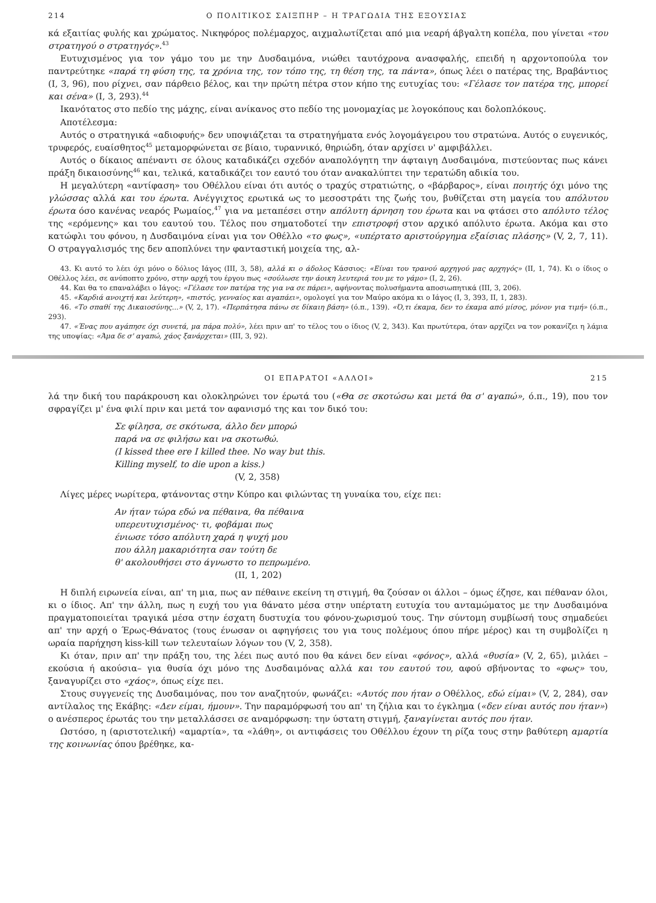214 Ο ΠΟΛΙΤΙΚΟΣ ΣΑΙΞΠΗΡ – Η ΤΡΑΓΩΔΙΑ ΤΗΣ ΕΞΟΥΣΙΑΣ
κά εξαιτίας φυλής και χρώματος. Νικηφόρος πολέμαρχος, αιχμαλωτίζεται από μια νεαρή άβγαλτη κοπέλα, που γίνεται «του στρατηγού ο στρατηγός».<sup>43</sup>
Ευτυχισμένος για τον γάμο του με την Δυσδαιμόνα, νιώθει ταυτόχρονα ανασφαλής, επειδή η αρχοντοπούλα τον παντρεύτηκε «παρά τη φύση της, τα χρόνια της, τον τόπο της, τη θέση της, τα πάντα», όπως λέει ο πατέρας της, Βραβάντιος (Ι, 3, 96), που ρίχνει, σαν πάρθειο βέλος, και την πρώτη πέτρα στον κήπο της ευτυχίας του: «Γέλασε τον πατέρα της, μπορεί και σένα» (Ι, 3, 293).<sup>44</sup>
Ικανότατος στο πεδίο της μάχης, είναι ανίκανος στο πεδίο της μονομαχίας με λογοκόπους και δολοπλόκους.
Αποτέλεσμα:
Αυτός ο στρατηγικά «αδιοφυής» δεν υποψιάζεται τα στρατηγήματα ενός λογομάγειρου του στρατώνα. Αυτός ο ευγενικός, τρυφερός, ευαίσθητος<sup>45</sup> μεταμορφώνεται σε βίαιο, τυραννικό, θηριώδη, όταν αρχίσει ν' αμφιβάλλει.
Αυτός ο δίκαιος απέναντι σε όλους καταδικάζει σχεδόν αναπολόγητη την άφταιγη Δυσδαιμόνα, πιστεύοντας πως κάνει πράξη δικαιοσύνης<sup>46</sup> και, τελικά, καταδικάζει τον εαυτό του όταν ανακαλύπτει την τερατώδη αδικία του.
Η μεγαλύτερη «αντίφαση» του Οθέλλου είναι ότι αυτός ο τραχύς στρατιώτης, ο «βάρβαρος», είναι ποιητής όχι μόνο της γλώσσας αλλά και του έρωτα. Ανέγγιχτος ερωτικά ως το μεσοστράτι της ζωής του, βυθίζεται στη μαγεία του απόλυτου έρωτα όσο κανένας νεαρός Ρωμαίος,<sup>47</sup> για να μεταπέσει στην απόλυτη άρνηση του έρωτα και να φτάσει στο απόλυτο τέλος της «ερόμενης» και του εαυτού του. Τέλος που σηματοδοτεί την επιστροφή στον αρχικό απόλυτο έρωτα. Ακόμα και στο κατώφλι του φόνου, η Δυσδαιμόνα είναι για τον Οθέλλο «το φως», «υπέρτατο αριστούργημα εξαίσιας πλάσης» (V, 2, 7, 11). Ο στραγγαλισμός της δεν αποπλύνει την φανταστική μοιχεία της, αλ-
43. Κι αυτό το λέει όχι μόνο ο δόλιος Ιάγος (ΙΙΙ, 3, 58), αλλά κι ο άδολος Κάσσιος: «Είναι του τρανού αρχηγού μας αρχηγός» (ΙΙ, 1, 74). Κι ο ίδιος ο Οθέλλος λέει, σε ανύποπτο χρόνο, στην αρχή του έργου πως «σούλωσε την άοικη λευτεριά του με το γάμο» (Ι, 2, 26).
44. Και θα το επαναλάβει ο Ιάγος: «Γέλασε τον πατέρα της για να σε πάρει», αφήνοντας πολυσήμαντα αποσιωπητικά (ΙΙΙ, 3, 206).
45. «Καρδιά ανοιχτή και λεύτερη», «πιστός, γενναίος και αγαπάει», ομολογεί για τον Μαύρο ακόμα κι ο Ιάγος (Ι, 3, 393, ΙΙ, 1, 283).
46. «Το σπαθί της Δικαιοσύνης...» (V, 2, 17). «Περπάτησα πάνω σε δίκαιη βάση» (ό.π., 139). «Ό,τι έκαμα, δεν το έκαμα από μίσος, μόνον για τιμή» (ό.π., 293).
47. «Ένας που αγάπησε όχι συνετά, μα πάρα πολύ», λέει πριν απ' το τέλος του ο ίδιος (V, 2, 343). Και πρωτύτερα, όταν αρχίζει να τον ροκανίζει η λάμια της υποψίας: «Άμα δε σ' αγαπώ, χάος ξανάρχεται» (ΙΙΙ, 3, 92).
ΟΙ ΕΠΑΡΑΤΟΙ «ΑΛΛΟΙ» 215
λά την δική του παράκρουση και ολοκληρώνει τον έρωτά του («Θα σε σκοτώσω και μετά θα σ' αγαπώ», ό.π., 19), που τον σφραγίζει μ' ένα φιλί πριν και μετά τον αφανισμό της και τον δικό του:
Σε φίλησα, σε σκότωσα, άλλο δεν μπορώ
παρά να σε φιλήσω και να σκοτωθώ.
(I kissed thee ere I killed thee. No way but this.
Killing myself, to die upon a kiss.)
(V, 2, 358)
Λίγες μέρες νωρίτερα, φτάνοντας στην Κύπρο και φιλώντας τη γυναίκα του, είχε πει:
Αν ήταν τώρα εδώ να πέθαινα, θα πέθαινα
υπερευτυχισμένος· τι, φοβάμαι πως
ένιωσε τόσο απόλυτη χαρά η ψυχή μου
που άλλη μακαριότητα σαν τούτη δε
θ' ακολουθήσει στο άγνωστο το πεπρωμένο.
(ΙΙ, 1, 202)
Η διπλή ειρωνεία είναι, απ' τη μια, πως αν πέθαινε εκείνη τη στιγμή, θα ζούσαν οι άλλοι – όμως έζησε, και πέθαναν όλοι, κι ο ίδιος. Απ' την άλλη, πως η ευχή του για θάνατο μέσα στην υπέρτατη ευτυχία του ανταμώματος με την Δυσδαιμόνα πραγματοποιείται τραγικά μέσα στην έσχατη δυστυχία του φόνου-χωρισμού τους. Την σύντομη συμβίωσή τους σημαδεύει απ' την αρχή ο Έρως-Θάνατος (τους ένωσαν οι αφηγήσεις του για τους πολέμους όπου πήρε μέρος) και τη συμβολίζει η ωραία παρήχηση kiss-kill των τελευταίων λόγων του (V, 2, 358).
Κι όταν, πριν απ' την πράξη του, της λέει πως αυτό που θα κάνει δεν είναι «φόνος», αλλά «θυσία» (V, 2, 65), μιλάει –εκούσια ή ακούσια– για θυσία όχι μόνο της Δυσδαιμόνας αλλά και του εαυτού του, αφού σβήνοντας το «φως» του, ξαναγυρίζει στο «χάος», όπως είχε πει.
Στους συγγενείς της Δυσδαιμόνας, που τον αναζητούν, φωνάζει: «Αυτός που ήταν ο Οθέλλος, εδώ είμαι» (V, 2, 284), σαν αντίλαλος της Εκάβης: «Δεν είμαι, ήμουν». Την παραμόρφωσή του απ' τη ζήλια και το έγκλημα («δεν είναι αυτός που ήταν») ο ανέσπερος έρωτάς του την μεταλλάσσει σε αναμόρφωση: την ύστατη στιγμή, ξαναγίνεται αυτός που ήταν.
Ωστόσο, η (αριστοτελική) «αμαρτία», τα «λάθη», οι αντιφάσεις του Οθέλλου έχουν τη ρίζα τους στην βαθύτερη αμαρτία της κοινωνίας όπου βρέθηκε, κα-